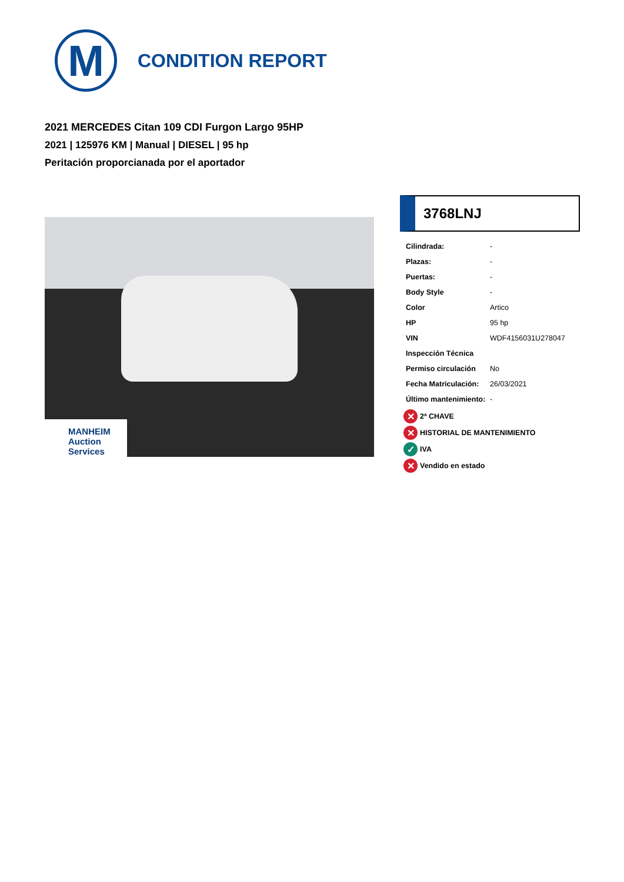M
CONDITION REPORT
2021 MERCEDES Citan 109 CDI Furgon Largo 95HP
2021 | 125976 KM | Manual | DIESEL | 95 hp
Peritación proporcianada por el aportador
MANHEIM
Auction Services
3768LNJ
| Cilindrada: | - |
| Plazas: | - |
| Puertas: | - |
| Body Style | - |
| Color | Artico |
| HP | 95 hp |
| VIN | WDF4156031U278047 |
| Inspección Técnica | |
| Permiso circulación | No |
| Fecha Matriculación: | 26/03/2021 |
| Último mantenimiento: | - |
✕ 2ª CHAVE
✕ HISTORIAL DE MANTENIMIENTO
✓ IVA
✕ Vendido en estado